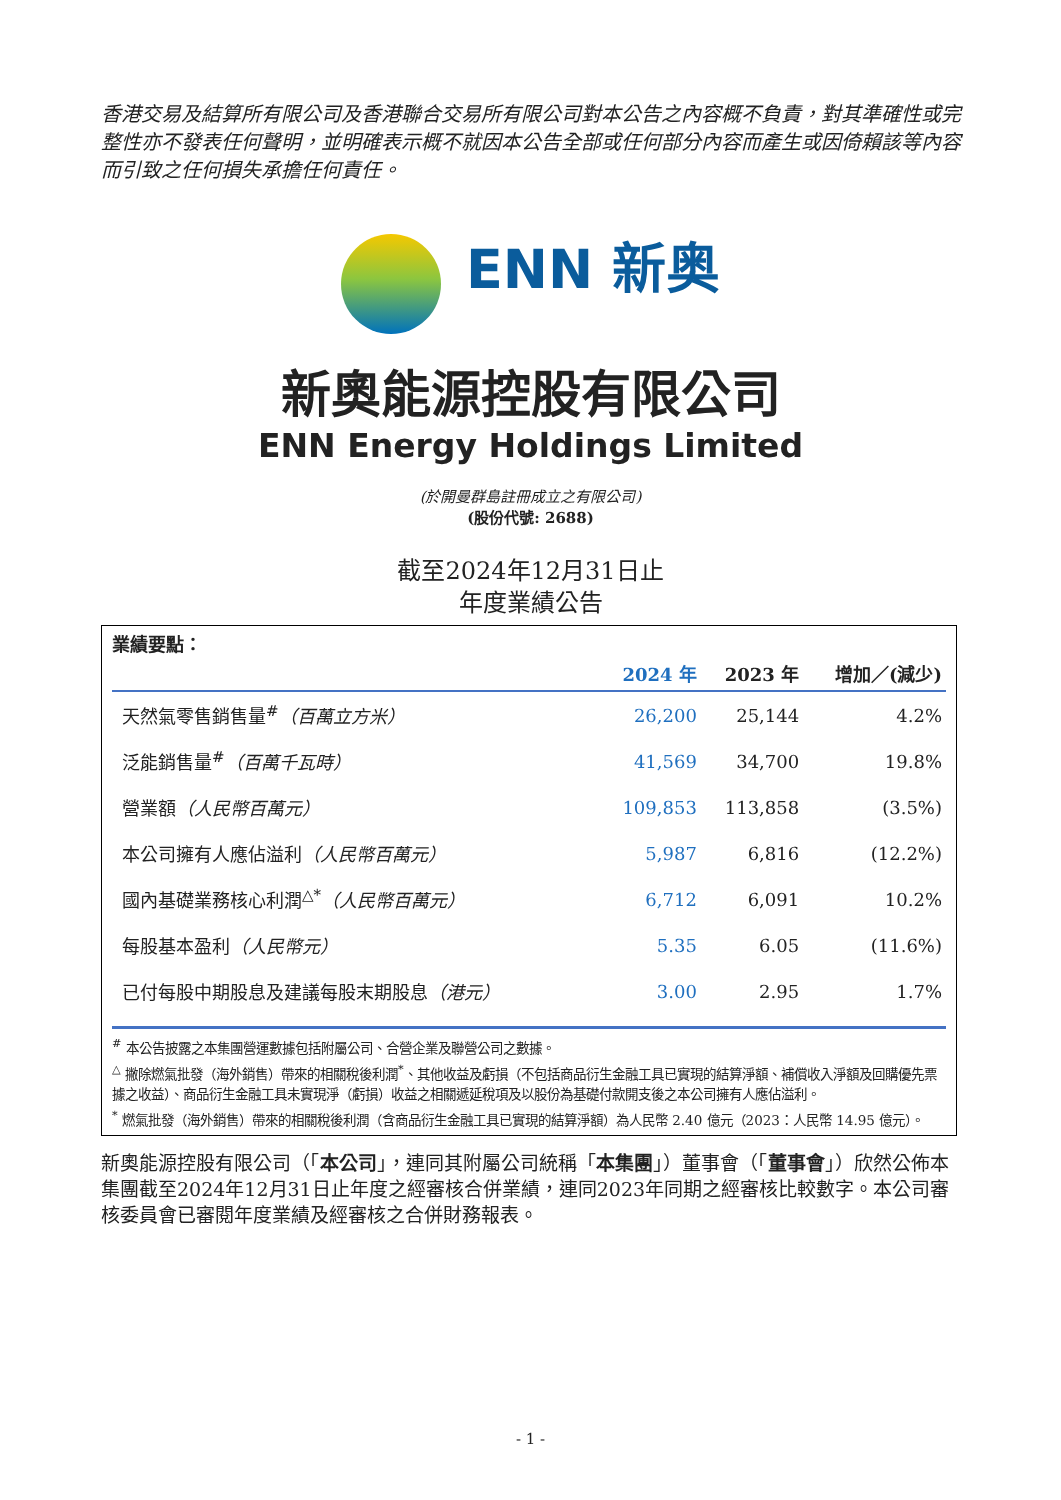香港交易及結算所有限公司及香港聯合交易所有限公司對本公告之內容概不負責，對其準確性或完整性亦不發表任何聲明，並明確表示概不就因本公告全部或任何部分內容而產生或因倚賴該等內容而引致之任何損失承擔任何責任。
ENN 新奥
新奧能源控股有限公司
ENN Energy Holdings Limited
(於開曼群島註冊成立之有限公司)
(股份代號: 2688)
截至2024年12月31日止
年度業績公告
業績要點：
| | 2024 年 | 2023 年 | 增加／(減少) |
| --- | --- | --- | --- |
| 天然氣零售銷售量<sup>#</sup> （百萬立方米） | 26,200 | 25,144 | 4.2% |
| 泛能銷售量<sup>#</sup> （百萬千瓦時） | 41,569 | 34,700 | 19.8% |
| 營業額 （人民幣百萬元） | 109,853 | 113,858 | (3.5%) |
| 本公司擁有人應佔溢利 （人民幣百萬元） | 5,987 | 6,816 | (12.2%) |
| 國內基礎業務核心利潤<sup>△*</sup> （人民幣百萬元） | 6,712 | 6,091 | 10.2% |
| 每股基本盈利 （人民幣元） | 5.35 | 6.05 | (11.6%) |
| 已付每股中期股息及建議每股末期股息 （港元） | 3.00 | 2.95 | 1.7% |
<sup>#</sup> 本公告披露之本集團營運數據包括附屬公司、合營企業及聯營公司之數據。
<sup>△</sup> 撇除燃氣批發（海外銷售）帶來的相關稅後利潤<sup>*</sup>、其他收益及虧損（不包括商品衍生金融工具已實現的結算淨額、補償收入淨額及回購優先票據之收益）、商品衍生金融工具未實現淨（虧損）收益之相關遞延稅項及以股份為基礎付款開支後之本公司擁有人應佔溢利。
<sup>*</sup> 燃氣批發（海外銷售）帶來的相關稅後利潤（含商品衍生金融工具已實現的結算淨額）為人民幣 2.40 億元（2023：人民幣 14.95 億元）。
新奧能源控股有限公司（「本公司」，連同其附屬公司統稱「本集團」）董事會（「董事會」）欣然公佈本集團截至2024年12月31日止年度之經審核合併業績，連同2023年同期之經審核比較數字。本公司審核委員會已審閱年度業績及經審核之合併財務報表。
- 1 -